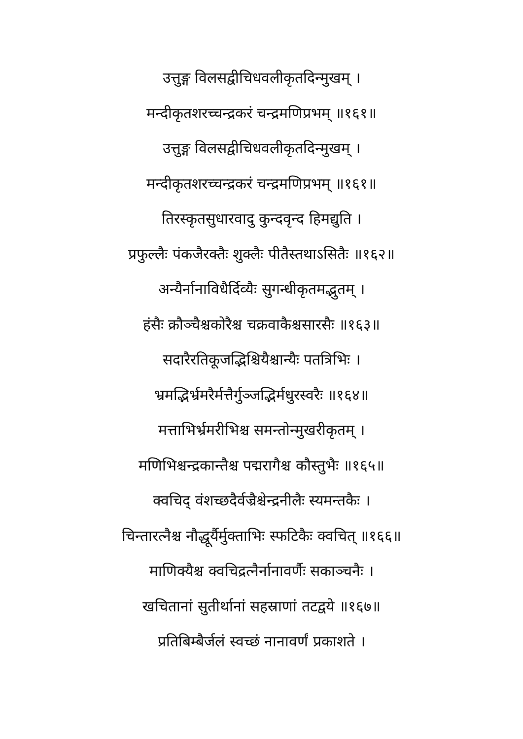उत्तुङ्ग विलसद्वीचिधवलीकृतदिन्मुखम् ।
मन्दीकृतशरच्चन्द्रकरं चन्द्रमणिप्रभम् ॥१६१॥
उत्तुङ्ग विलसद्वीचिधवलीकृतदिन्मुखम् ।
मन्दीकृतशरच्चन्द्रकरं चन्द्रमणिप्रभम् ॥१६१॥
तिरस्कृतसुधारवादु कुन्दवृन्द हिमद्युति ।
प्रफुल्लैः पंकजैरक्तैः शुक्लैः पीतैस्तथाऽसितैः ॥१६२॥
अन्यैर्नानाविधैर्दिव्यैः सुगन्धीकृतमद्भुतम् ।
हंसैः क्रौञ्चैश्चकोरैश्च चक्रवाकैश्चसारसैः ॥१६३॥
सदारैरतिकूजद्भिश्चियैश्चान्यैः पतत्रिभिः ।
भ्रमद्भिर्भ्रमरैर्मत्तैर्गुञ्जद्भिर्मधुरस्वरैः ॥१६४॥
मत्ताभिर्भ्रमरीभिश्च समन्तोन्मुखरीकृतम् ।
मणिभिश्चन्द्रकान्तैश्च पद्मरागैश्च कौस्तुभैः ॥१६५॥
क्वचिद् वंशच्छदैर्वज्रैश्चेन्द्रनीलैः स्यमन्तकैः ।
चिन्तारत्नैश्च नौद्धूर्यैर्मुक्ताभिः स्फटिकैः क्वचित् ॥१६६॥
माणिक्यैश्च क्वचिद्रत्नैर्नानावर्णैः सकाञ्चनैः ।
खचितानां सुतीर्थानां सहस्राणां तटद्वये ॥१६७॥
प्रतिबिम्बैर्जलं स्वच्छं नानावर्णं प्रकाशते ।